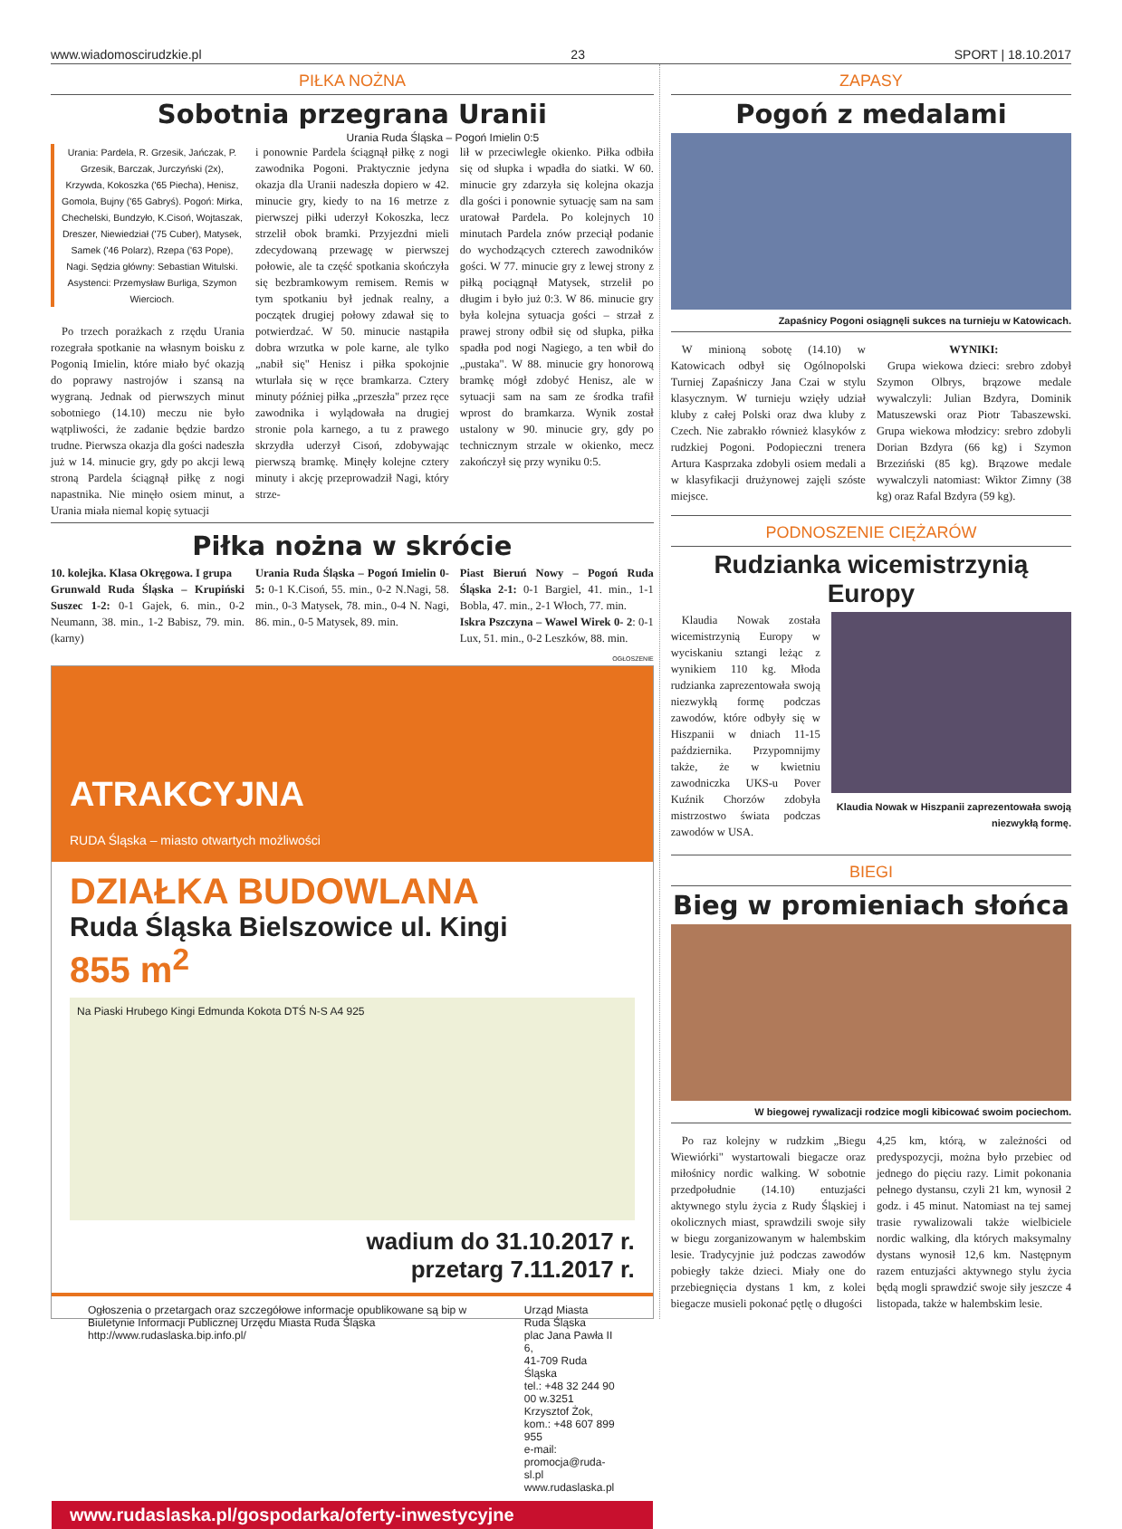www.wiadomoscirudzkie.pl 23 SPORT | 18.10.2017
PIŁKA NOŻNA
Sobotnia przegrana Uranii
Urania Ruda Śląska – Pogoń Imielin 0:5
Urania: Pardela, R. Grzesik, Jańczak, P. Grzesik, Barczak, Jurczyński (2x), Krzywda, Kokoszka ('65 Piecha), Henisz, Gomola, Bujny ('65 Gabryś). Pogoń: Mirka, Chechelski, Bundzyło, K.Cisoń, Wojtaszak, Dreszer, Niewiedział ('75 Cuber), Matysek, Samek ('46 Polarz), Rzepa ('63 Pope), Nagi. Sędzia główny: Sebastian Witulski. Asystenci: Przemysław Burliga, Szymon Wiercioch.
Po trzech porażkach z rzędu Urania rozegrała spotkanie na własnym boisku z Pogonią Imielin, które miało być okazją do poprawy nastrojów i szansą na wygraną. Jednak od pierwszych minut sobotniego (14.10) meczu nie było wątpliwości, że zadanie będzie bardzo trudne. Pierwsza okazja dla gości nadeszła już w 14. minucie gry, gdy po akcji lewą stroną Pardela ściągnął piłkę z nogi napastnika. Nie minęło osiem minut, a Urania miała niemal kopię sytuacji
i ponownie Pardela ściągnął piłkę z nogi zawodnika Pogoni. Praktycznie jedyna okazja dla Uranii nadeszła dopiero w 42. minucie gry, kiedy to na 16 metrze z pierwszej piłki uderzył Kokoszka, lecz strzelił obok bramki. Przyjezdni mieli zdecydowaną przewagę w pierwszej połowie, ale ta część spotkania skończyła się bezbramkowym remisem. Remis w tym spotkaniu był jednak realny, a początek drugiej połowy zdawał się to potwierdzać. W 50. minucie nastąpiła dobra wrzutka w pole karne, ale tylko „nabił się" Henisz i piłka spokojnie wturlała się w ręce bramkarza. Cztery minuty później piłka „przeszła" przez ręce zawodnika i wylądowała na drugiej stronie pola karnego, a tu z prawego skrzydła uderzył Cisoń, zdobywając pierwszą bramkę. Minęły kolejne cztery minuty i akcję przeprowadził Nagi, który strze-
lił w przeciwległe okienko. Piłka odbiła się od słupka i wpadła do siatki. W 60. minucie gry zdarzyła się kolejna okazja dla gości i ponownie sytuację sam na sam uratował Pardela. Po kolejnych 10 minutach Pardela znów przeciął podanie do wychodzących czterech zawodników gości. W 77. minucie gry z lewej strony z piłką pociągnął Matysek, strzelił po długim i było już 0:3. W 86. minucie gry była kolejna sytuacja gości – strzał z prawej strony odbił się od słupka, piłka spadła pod nogi Nagiego, a ten wbił do „pustaka". W 88. minucie gry honorową bramkę mógł zdobyć Henisz, ale w sytuacji sam na sam ze środka trafił wprost do bramkarza. Wynik został ustalony w 90. minucie gry, gdy po technicznym strzale w okienko, mecz zakończył się przy wyniku 0:5.
Piłka nożna w skrócie
10. kolejka. Klasa Okręgowa. I grupa
Grunwald Ruda Śląska – Krupiński Suszec 1-2: 0-1 Gajek, 6. min., 0-2 Neumann, 38. min., 1-2 Babisz, 79. min. (karny)
Urania Ruda Śląska – Pogoń Imielin 0-5: 0-1 K.Cisoń, 55. min., 0-2 N.Nagi, 58. min., 0-3 Matysek, 78. min., 0-4 N. Nagi, 86. min., 0-5 Matysek, 89. min.
Piast Bieruń Nowy – Pogoń Ruda Śląska 2-1: 0-1 Bargiel, 41. min., 1-1 Bobla, 47. min., 2-1 Włoch, 77. min.
Iskra Pszczyna – Wawel Wirek 0- 2: 0-1 Lux, 51. min., 0-2 Leszków, 88. min.
OGŁOSZENIE
ATRAKCYJNA
RUDA Śląska – miasto otwartych możliwości
DZIAŁKA BUDOWLANA
Ruda Śląska Bielszowice ul. Kingi
855 m<sup>2</sup>
Na Piaski Hrubego Kingi Edmunda Kokota DTŚ N-S A4 925
wadium do 31.10.2017 r.
przetarg 7.11.2017 r.
Ogłoszenia o przetargach oraz szczegółowe informacje opublikowane są bip w Biuletynie Informacji Publicznej Urzędu Miasta Ruda Śląska http://www.rudaslaska.bip.info.pl/
Urząd Miasta Ruda Śląska
plac Jana Pawła II 6,
41-709 Ruda Śląska
tel.: +48 32 244 90 00 w.3251
Krzysztof Żok, kom.: +48 607 899 955
e-mail: promocja@ruda-sl.pl
www.rudaslaska.pl
www.rudaslaska.pl/gospodarka/oferty-inwestycyjne
ZAPASY
Pogoń z medalami
Zapaśnicy Pogoni osiągnęli sukces na turnieju w Katowicach.
W minioną sobotę (14.10) w Katowicach odbył się Ogólnopolski Turniej Zapaśniczy Jana Czai w stylu klasycznym. W turnieju wzięły udział kluby z całej Polski oraz dwa kluby z Czech. Nie zabrakło również klasyków z rudzkiej Pogoni. Podopieczni trenera Artura Kasprzaka zdobyli osiem medali a w klasyfikacji drużynowej zajęli szóste miejsce.
WYNIKI:
Grupa wiekowa dzieci: srebro zdobył Szymon Olbrys, brązowe medale wywalczyli: Julian Bzdyra, Dominik Matuszewski oraz Piotr Tabaszewski. Grupa wiekowa młodzicy: srebro zdobyli Dorian Bzdyra (66 kg) i Szymon Brzeziński (85 kg). Brązowe medale wywalczyli natomiast: Wiktor Zimny (38 kg) oraz Rafal Bzdyra (59 kg).
PODNOSZENIE CIĘŻARÓW
Rudzianka wicemistrzynią Europy
Klaudia Nowak została wicemistrzynią Europy w wyciskaniu sztangi leżąc z wynikiem 110 kg. Młoda rudzianka zaprezentowała swoją niezwykłą formę podczas zawodów, które odbyły się w Hiszpanii w dniach 11-15 października. Przypomnijmy także, że w kwietniu zawodniczka UKS-u Pover Kuźnik Chorzów zdobyła mistrzostwo świata podczas zawodów w USA.
Klaudia Nowak w Hiszpanii zaprezentowała swoją niezwykłą formę.
BIEGI
Bieg w promieniach słońca
W biegowej rywalizacji rodzice mogli kibicować swoim pociechom.
Po raz kolejny w rudzkim „Biegu Wiewiórki" wystartowali biegacze oraz miłośnicy nordic walking. W sobotnie przedpołudnie (14.10) entuzjaści aktywnego stylu życia z Rudy Śląskiej i okolicznych miast, sprawdzili swoje siły w biegu zorganizowanym w halembskim lesie. Tradycyjnie już podczas zawodów pobiegły także dzieci. Miały one do przebiegnięcia dystans 1 km, z kolei biegacze musieli pokonać pętlę o długości
4,25 km, którą, w zależności od predyspozycji, można było przebiec od jednego do pięciu razy. Limit pokonania pełnego dystansu, czyli 21 km, wynosił 2 godz. i 45 minut. Natomiast na tej samej trasie rywalizowali także wielbiciele nordic walking, dla których maksymalny dystans wynosił 12,6 km. Następnym razem entuzjaści aktywnego stylu życia będą mogli sprawdzić swoje siły jeszcze 4 listopada, także w halembskim lesie.